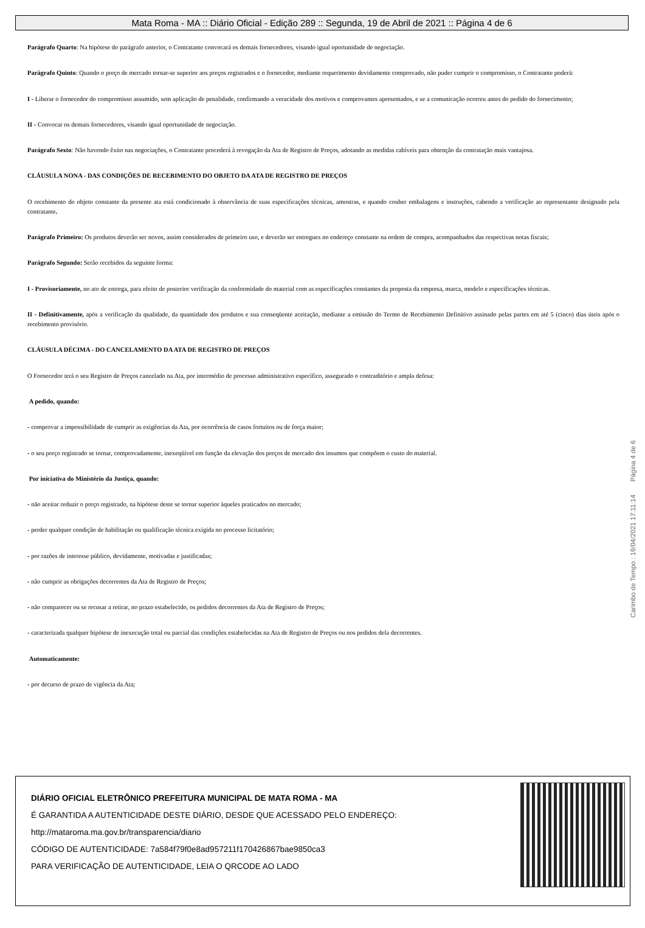Mata Roma - MA :: Diário Oficial - Edição 289 :: Segunda, 19 de Abril de 2021 :: Página 4 de 6
Parágrafo Quarto: Na hipótese do parágrafo anterior, o Contratante convocará os demais fornecedores, visando igual oportunidade de negociação.
Parágrafo Quinto: Quando o preço de mercado tornar-se superior aos preços registrados e o fornecedor, mediante requerimento devidamente comprovado, não puder cumprir o compromisso, o Contratante poderá:
I - Liberar o fornecedor do compromisso assumido, sem aplicação de penalidade, confirmando a veracidade dos motivos e comprovantes apresentados, e se a comunicação ocorreu antes do pedido do fornecimento;
II - Convocar os demais fornecedores, visando igual oportunidade de negociação.
Parágrafo Sexto: Não havendo êxito nas negociações, o Contratante procederá à revogação da Ata de Registro de Preços, adotando as medidas cabíveis para obtenção da contratação mais vantajosa.
CLÁUSULA NONA - DAS CONDIÇÕES DE RECEBIMENTO DO OBJETO DA ATA DE REGISTRO DE PREÇOS
O recebimento do objeto constante da presente ata está condicionado à observância de suas especificações técnicas, amostras, e quando couber embalagens e instruções, cabendo a verificação ao representante designado pela contratante.
Parágrafo Primeiro: Os produtos deverão ser novos, assim considerados de primeiro uso, e deverão ser entregues no endereço constante na ordem de compra, acompanhados das respectivas notas fiscais;
Parágrafo Segundo: Serão recebidos da seguinte forma:
I - Provisoriamente, no ato de entrega, para efeito de posterior verificação da conformidade do material com as especificações constantes da proposta da empresa, marca, modelo e especificações técnicas.
II - Definitivamente, após a verificação da qualidade, da quantidade dos produtos e sua conseqüente aceitação, mediante a emissão do Termo de Recebimento Definitivo assinado pelas partes em até 5 (cinco) dias úteis após o recebimento provisório.
CLÁUSULA DÉCIMA - DO CANCELAMENTO DA ATA DE REGISTRO DE PREÇOS
O Fornecedor terá o seu Registro de Preços cancelado na Ata, por intermédio de processo administrativo específico, assegurado o contraditório e ampla defesa:
A pedido, quando:
- comprovar a impossibilidade de cumprir as exigências da Ata, por ocorrência de casos fortuitos ou de força maior;
- o seu preço registrado se tornar, comprovadamente, inexeqüível em função da elevação dos preços de mercado dos insumos que compõem o custo do material.
Por iniciativa do Ministério da Justiça, quando:
- não aceitar reduzir o preço registrado, na hipótese deste se tornar superior àqueles praticados no mercado;
- perder qualquer condição de habilitação ou qualificação técnica exigida no processo licitatório;
- por razões de interesse público, devidamente, motivadas e justificadas;
- não cumprir as obrigações decorrentes da Ata de Registro de Preços;
- não comparecer ou se recusar a retirar, no prazo estabelecido, os pedidos decorrentes da Ata de Registro de Preços;
- caracterizada qualquer hipótese de inexecução total ou parcial das condições estabelecidas na Ata de Registro de Preços ou nos pedidos dela decorrentes.
Automaticamente:
- por decurso de prazo de vigência da Ata;
Carimbo de Tempo : 19/04/2021 17:11:14 Página 4 de 6
DIÁRIO OFICIAL ELETRÔNICO PREFEITURA MUNICIPAL DE MATA ROMA - MA
É GARANTIDA A AUTENTICIDADE DESTE DIÁRIO, DESDE QUE ACESSADO PELO ENDEREÇO:
http://mataroma.ma.gov.br/transparencia/diario
CÓDIGO DE AUTENTICIDADE: 7a584f79f0e8ad957211f170426867bae9850ca3
PARA VERIFICAÇÃO DE AUTENTICIDADE, LEIA O QRCODE AO LADO